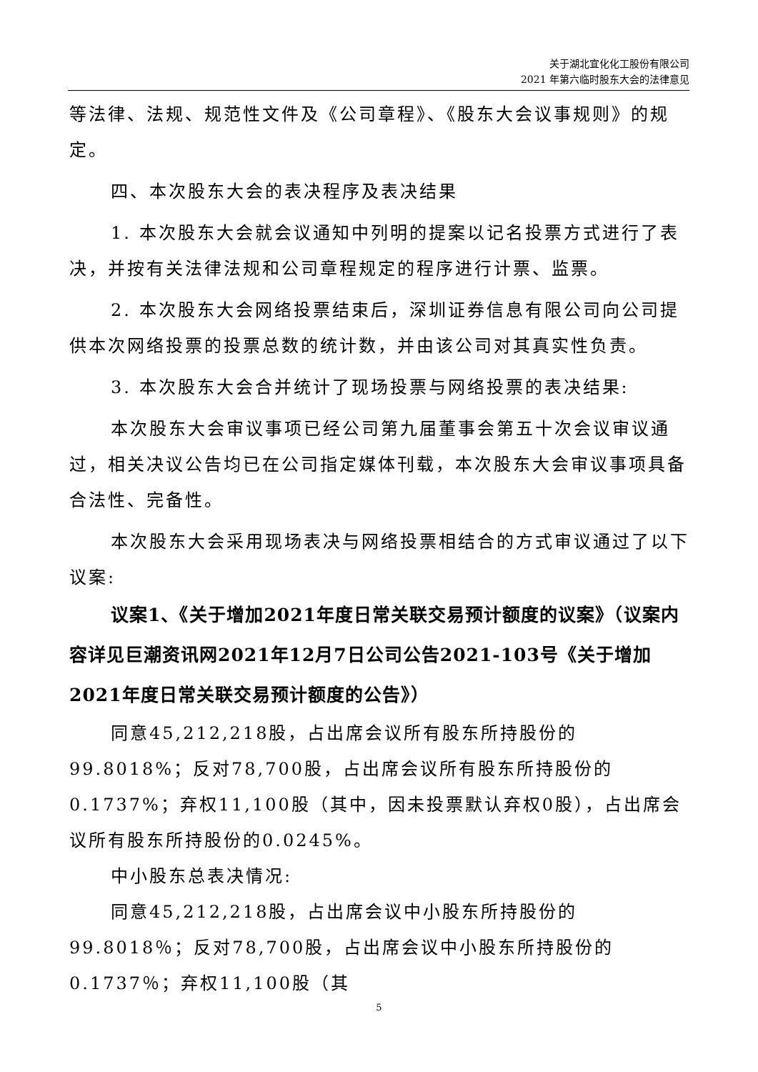关于湖北宜化化工股份有限公司
2021 年第六临时股东大会的法律意见
等法律、法规、规范性文件及《公司章程》、《股东大会议事规则》的规定。
四、本次股东大会的表决程序及表决结果
1. 本次股东大会就会议通知中列明的提案以记名投票方式进行了表决，并按有关法律法规和公司章程规定的程序进行计票、监票。
2. 本次股东大会网络投票结束后，深圳证券信息有限公司向公司提供本次网络投票的投票总数的统计数，并由该公司对其真实性负责。
3. 本次股东大会合并统计了现场投票与网络投票的表决结果:
本次股东大会审议事项已经公司第九届董事会第五十次会议审议通过，相关决议公告均已在公司指定媒体刊载，本次股东大会审议事项具备合法性、完备性。
本次股东大会采用现场表决与网络投票相结合的方式审议通过了以下议案:
议案1、《关于增加2021年度日常关联交易预计额度的议案》（议案内容详见巨潮资讯网2021年12月7日公司公告2021-103号《关于增加2021年度日常关联交易预计额度的公告》）
同意45,212,218股，占出席会议所有股东所持股份的99.8018%；反对78,700股，占出席会议所有股东所持股份的0.1737%；弃权11,100股（其中，因未投票默认弃权0股），占出席会议所有股东所持股份的0.0245%。
中小股东总表决情况:
同意45,212,218股，占出席会议中小股东所持股份的99.8018％；反对78,700股，占出席会议中小股东所持股份的0.1737％；弃权11,100股（其
5